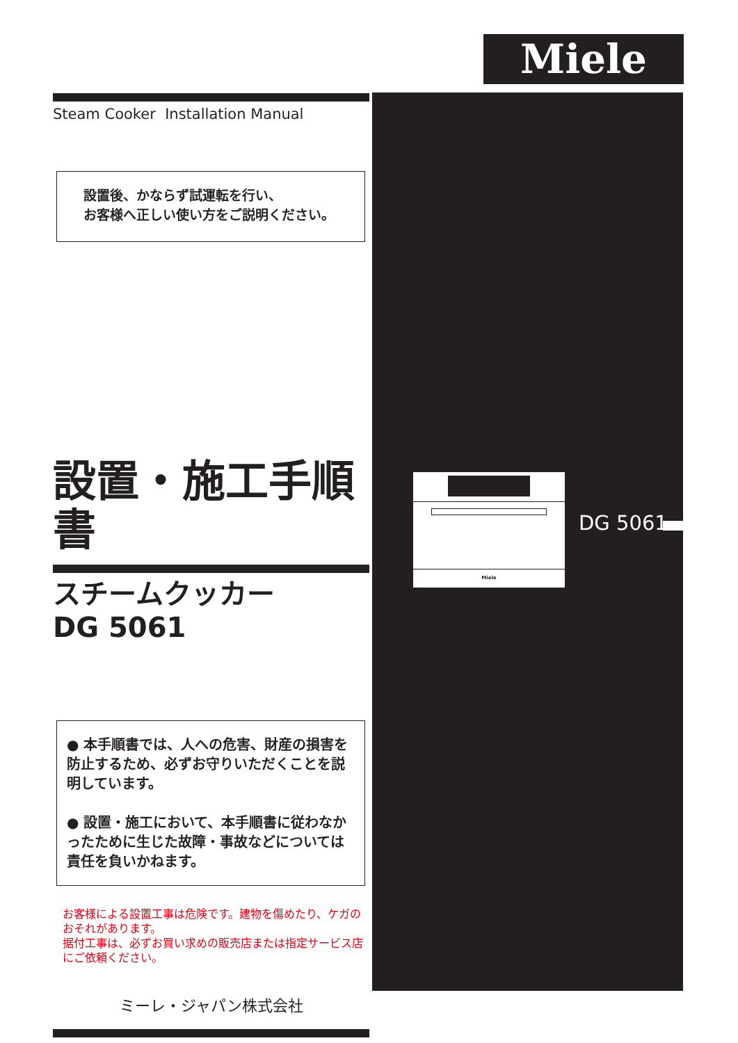Miele
Steam Cooker Installation Manual
設置後、かならず試運転を行い、
お客様へ正しい使い方をご説明ください。
設置・施工手順書
スチームクッカー
DG 5061
● 本手順書では、人への危害、財産の損害を防止するため、必ずお守りいただくことを説明しています。
● 設置・施工において、本手順書に従わなかったために生じた故障・事故などについては責任を負いかねます。
お客様による設置工事は危険です。建物を傷めたり、ケガのおそれがあります。
据付工事は、必ずお買い求めの販売店または指定サービス店にご依頼ください。
ミーレ・ジャパン株式会社
Miele
DG 5061